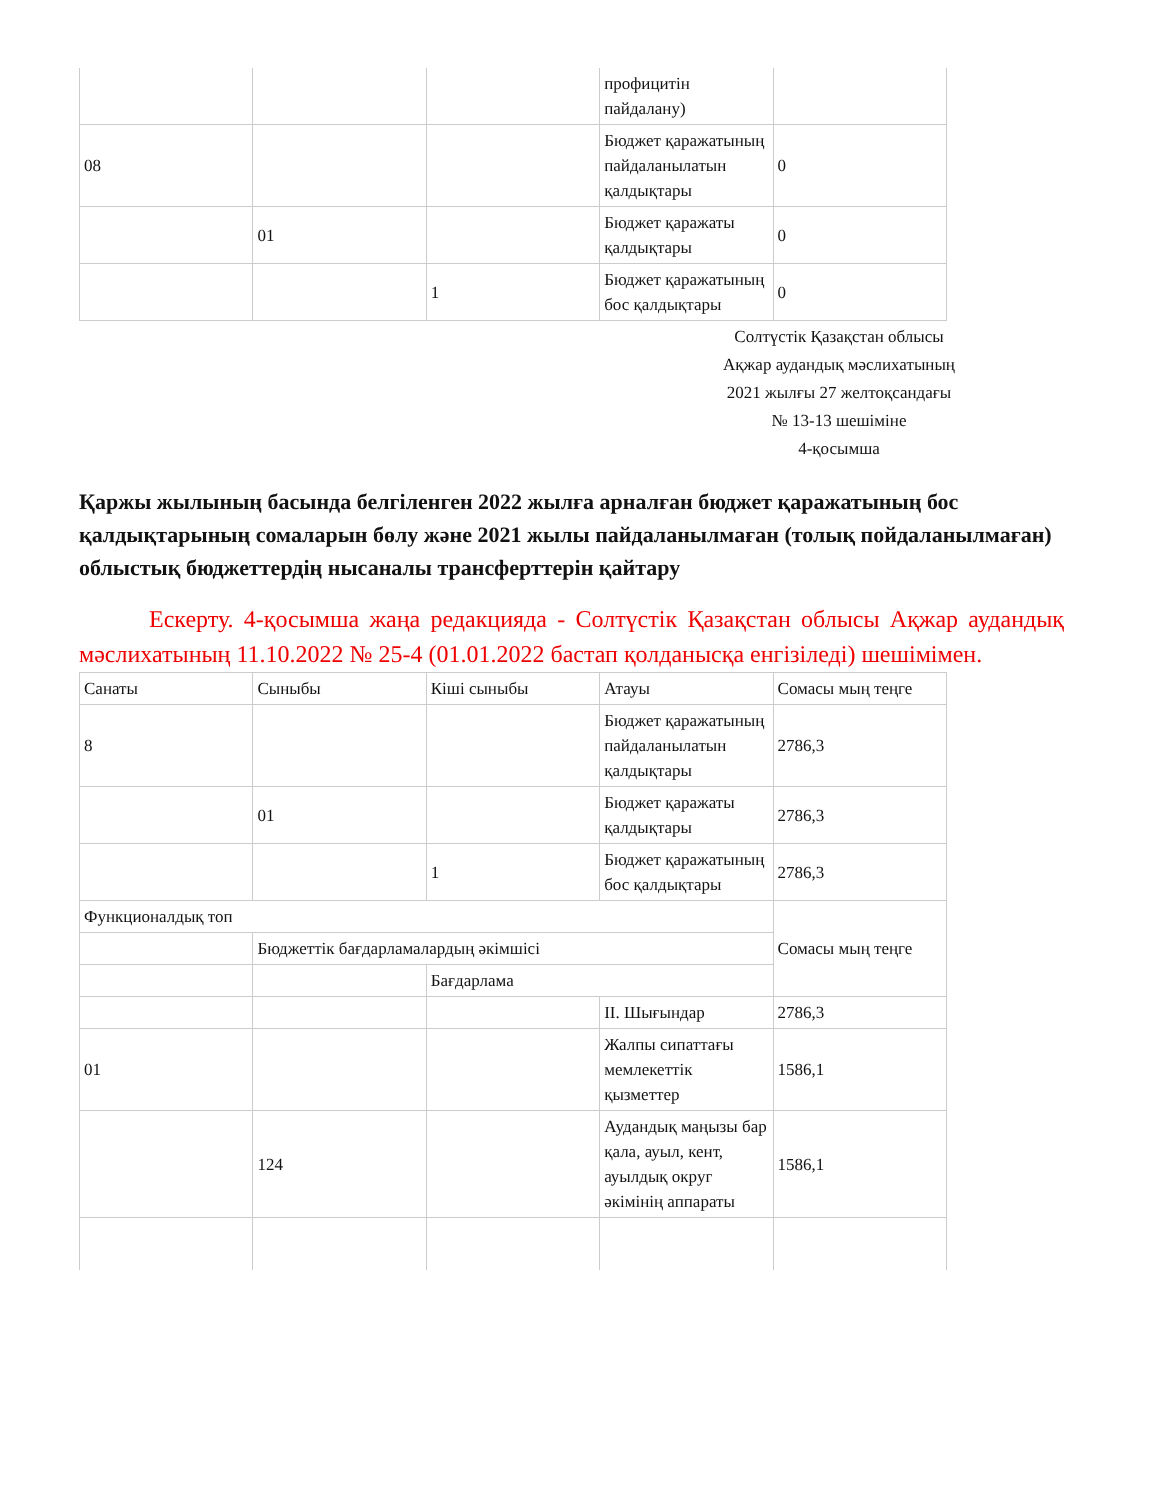| | | | профицитін пайдалану) | |
| 08 | | | Бюджет қаражатының пайдаланылатын қалдықтары | 0 |
| | 01 | | Бюджет қаражаты қалдықтары | 0 |
| | | 1 | Бюджет қаражатының бос қалдықтары | 0 |
Солтүстік Қазақстан облысы
Ақжар аудандық мәслихатының
2021 жылғы 27 желтоқсандағы
№ 13-13 шешіміне
4-қосымша
Қаржы жылының басында белгіленген 2022 жылға арналған бюджет қаражатының бос қалдықтарының сомаларын бөлу және 2021 жылы пайдаланылмаған (толық пойдаланылмаған) облыстық бюджеттердің нысаналы трансферттерін қайтару
Ескерту. 4-қосымша жаңа редакцияда - Солтүстік Қазақстан облысы Ақжар аудандық мәслихатының 11.10.2022 № 25-4 (01.01.2022 бастап қолданысқа енгізіледі) шешімімен.
| Санаты | Сыныбы | Кіші сыныбы | Атауы | Сомасы мың теңге |
| 8 | | | Бюджет қаражатының пайдаланылатын қалдықтары | 2786,3 |
| | 01 | | Бюджет қаражаты қалдықтары | 2786,3 |
| | | 1 | Бюджет қаражатының бос қалдықтары | 2786,3 |
| Функционалдық топ | | | | Сомасы мың теңге |
| | Бюджеттік бағдарламалардың әкімшісі | | | |
| | | Бағдарлама | | |
| | | | II. Шығындар | 2786,3 |
| 01 | | | Жалпы сипаттағы мемлекеттік қызметтер | 1586,1 |
| | 124 | | Аудандық маңызы бар қала, ауыл, кент, ауылдық округ әкімінің аппараты | 1586,1 |